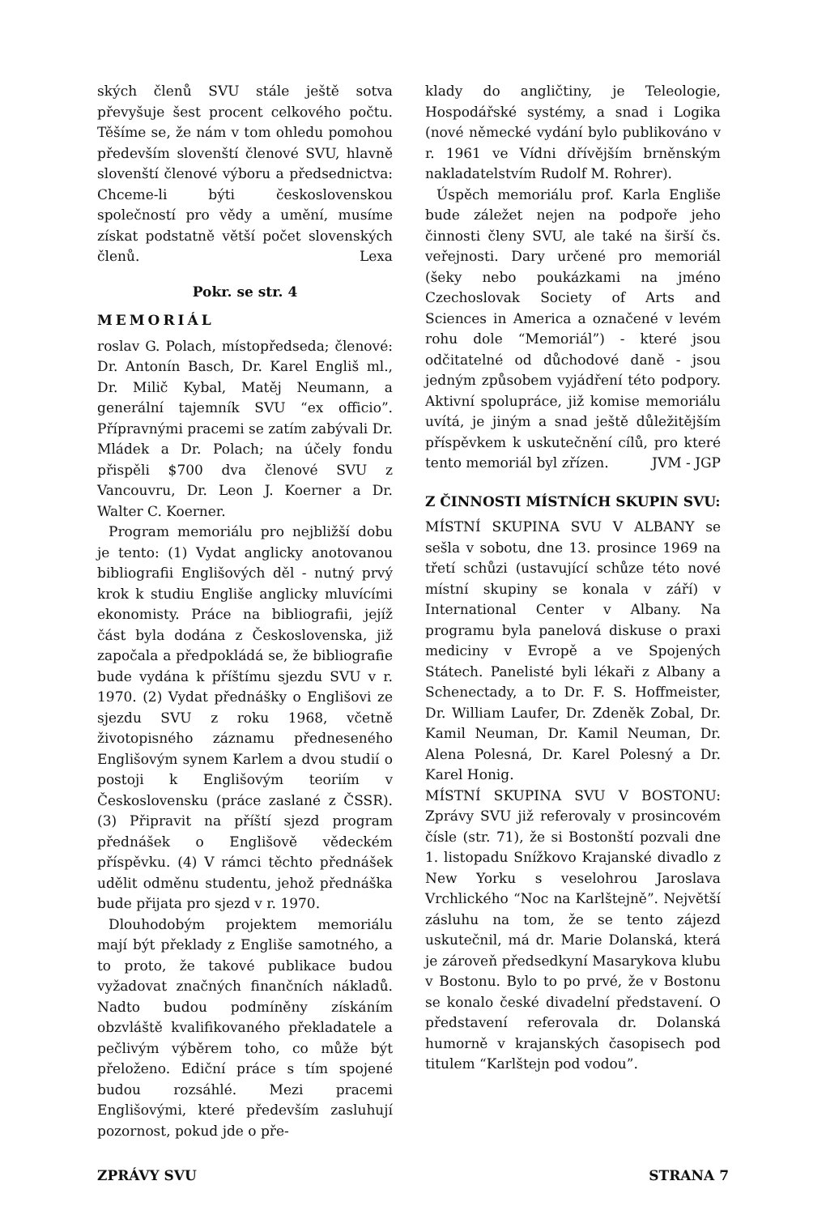ských členů SVU stále ještě sotva převyšuje šest procent celkového počtu. Těšíme se, že nám v tom ohledu pomohou především slovenští členové SVU, hlavně slovenští členové výboru a předsednictva: Chceme-li býti československou společností pro vědy a umění, musíme získat podstatně větší počet slovenských členů. Lexa
Pokr. se str. 4
MEMORIÁL
roslav G. Polach, místopředseda; členové: Dr. Antonín Basch, Dr. Karel Engliš ml., Dr. Milič Kybal, Matěj Neumann, a generální tajemník SVU “ex officio”. Přípravnými pracemi se zatím zabývali Dr. Mládek a Dr. Polach; na účely fondu přispěli $700 dva členové SVU z Vancouvru, Dr. Leon J. Koerner a Dr. Walter C. Koerner.
Program memoriálu pro nejbližší dobu je tento: (1) Vydat anglicky anotovanou bibliografii Englišových děl - nutný prvý krok k studiu Engliše anglicky mluvícími ekonomisty. Práce na bibliografii, jejíž část byla dodána z Československa, již započala a předpokládá se, že bibliografie bude vydána k příštímu sjezdu SVU v r. 1970. (2) Vydat přednášky o Englišovi ze sjezdu SVU z roku 1968, včetně životopisného záznamu předneseného Englišovým synem Karlem a dvou studií o postoji k Englišovým teoriím v Československu (práce zaslané z ČSSR). (3) Připravit na příští sjezd program přednášek o Englišově vědeckém příspěvku. (4) V rámci těchto přednášek udělit odměnu studentu, jehož přednáška bude přijata pro sjezd v r. 1970.
Dlouhodobým projektem memoriálu mají být překlady z Engliše samotného, a to proto, že takové publikace budou vyžadovat značných finančních nákladů. Nadto budou podmíněny získáním obzvláště kvalifikovaného překladatele a pečlivým výběrem toho, co může být přeloženo. Ediční práce s tím spojené budou rozsáhlé. Mezi pracemi Englišovými, které především zasluhují pozornost, pokud jde o pře-
klady do angličtiny, je Teleologie, Hospodářské systémy, a snad i Logika (nové německé vydání bylo publikováno v r. 1961 ve Vídni dřívějším brněnským nakladatelstvím Rudolf M. Rohrer).
Úspěch memoriálu prof. Karla Engliše bude záležet nejen na podpoře jeho činnosti členy SVU, ale také na širší čs. veřejnosti. Dary určené pro memoriál (šeky nebo poukázkami na jméno Czechoslovak Society of Arts and Sciences in America a označené v levém rohu dole “Memoriál”) - které jsou odčitatelné od důchodové daně - jsou jedným způsobem vyjádření této podpory. Aktivní spolupráce, již komise memoriálu uvítá, je jiným a snad ještě důležitějším příspěvkem k uskutečnění cílů, pro které tento memoriál byl zřízen. JVM - JGP
Z ČINNOSTI MÍSTNÍCH SKUPIN SVU:
MÍSTNÍ SKUPINA SVU V ALBANY se sešla v sobotu, dne 13. prosince 1969 na třetí schůzi (ustavující schůze této nové místní skupiny se konala v září) v International Center v Albany. Na programu byla panelová diskuse o praxi mediciny v Evropě a ve Spojených Státech. Panelisté byli lékaři z Albany a Schenectady, a to Dr. F. S. Hoffmeister, Dr. William Laufer, Dr. Zdeněk Zobal, Dr. Kamil Neuman, Dr. Kamil Neuman, Dr. Alena Polesná, Dr. Karel Polesný a Dr. Karel Honig.
MÍSTNÍ SKUPINA SVU V BOSTONU: Zprávy SVU již referovaly v prosincovém čísle (str. 71), že si Bostonští pozvali dne 1. listopadu Snížkovo Krajanské divadlo z New Yorku s veselohrou Jaroslava Vrchlického “Noc na Karlštejně”. Největší zásluhu na tom, že se tento zájezd uskutečnil, má dr. Marie Dolanská, která je zároveň předsedkyní Masarykova klubu v Bostonu. Bylo to po prvé, že v Bostonu se konalo české divadelní představení. O představení referovala dr. Dolanská humorně v krajanských časopisech pod titulem “Karlštejn pod vodou”.
ZPRÁVY SVU STRANA 7